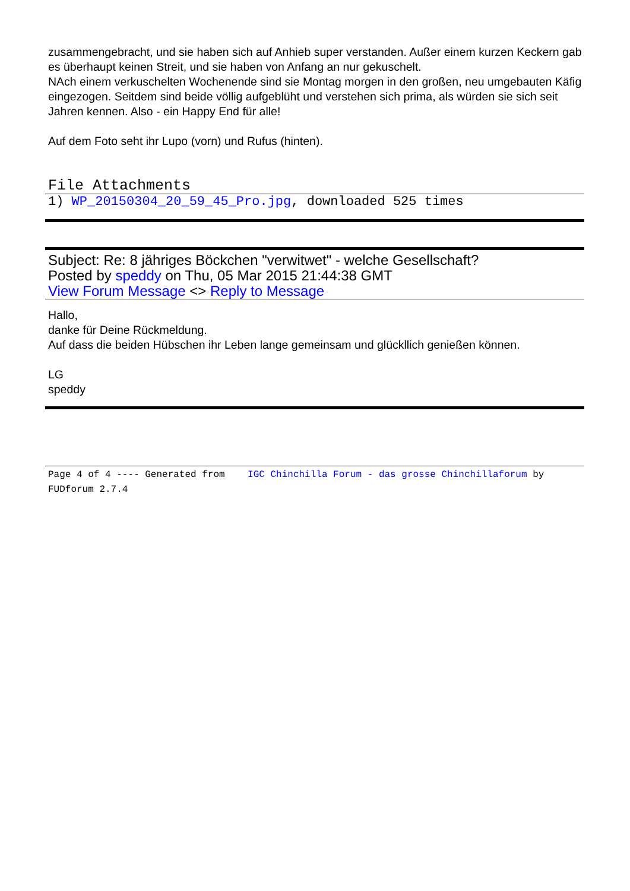zusammengebracht, und sie haben sich auf Anhieb super verstanden. Außer einem kurzen Keckern gab es überhaupt keinen Streit, und sie haben von Anfang an nur gekuschelt.
NAch einem verkuschelten Wochenende sind sie Montag morgen in den großen, neu umgebauten Käfig eingezogen. Seitdem sind beide völlig aufgeblüht und verstehen sich prima, als würden sie sich seit Jahren kennen. Also - ein Happy End für alle!
Auf dem Foto seht ihr Lupo (vorn) und Rufus (hinten).
File Attachments
1) WP_20150304_20_59_45_Pro.jpg, downloaded 525 times
Subject: Re: 8 jähriges Böckchen "verwitwet" - welche Gesellschaft?
Posted by speddy on Thu, 05 Mar 2015 21:44:38 GMT
View Forum Message <> Reply to Message
Hallo,
danke für Deine Rückmeldung.
Auf dass die beiden Hübschen ihr Leben lange gemeinsam und glückllich genießen können.
LG
speddy
Page 4 of 4 ---- Generated from IGC Chinchilla Forum - das grosse Chinchillaforum by FUDforum 2.7.4